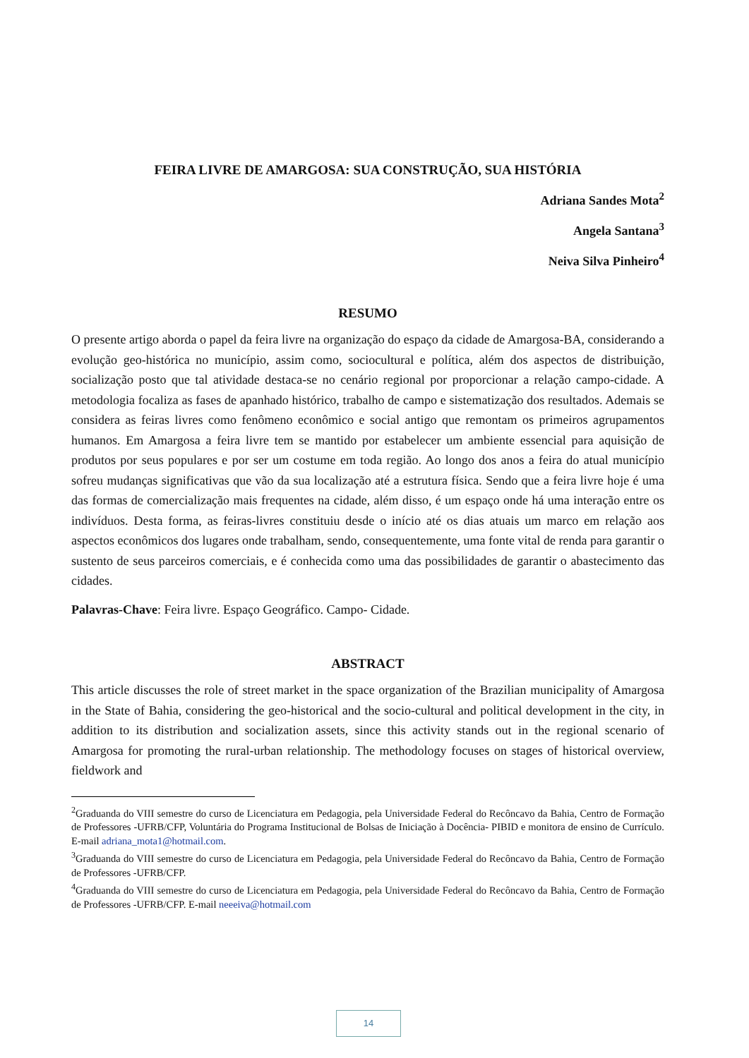FEIRA LIVRE DE AMARGOSA: SUA CONSTRUÇÃO, SUA HISTÓRIA
Adriana Sandes Mota<sup>2</sup>
Angela Santana<sup>3</sup>
Neiva Silva Pinheiro<sup>4</sup>
RESUMO
O presente artigo aborda o papel da feira livre na organização do espaço da cidade de Amargosa-BA, considerando a evolução geo-histórica no município, assim como, sociocultural e política, além dos aspectos de distribuição, socialização posto que tal atividade destaca-se no cenário regional por proporcionar a relação campo-cidade. A metodologia focaliza as fases de apanhado histórico, trabalho de campo e sistematização dos resultados. Ademais se considera as feiras livres como fenômeno econômico e social antigo que remontam os primeiros agrupamentos humanos. Em Amargosa a feira livre tem se mantido por estabelecer um ambiente essencial para aquisição de produtos por seus populares e por ser um costume em toda região. Ao longo dos anos a feira do atual município sofreu mudanças significativas que vão da sua localização até a estrutura física. Sendo que a feira livre hoje é uma das formas de comercialização mais frequentes na cidade, além disso, é um espaço onde há uma interação entre os indivíduos. Desta forma, as feiras-livres constituiu desde o início até os dias atuais um marco em relação aos aspectos econômicos dos lugares onde trabalham, sendo, consequentemente, uma fonte vital de renda para garantir o sustento de seus parceiros comerciais, e é conhecida como uma das possibilidades de garantir o abastecimento das cidades.
Palavras-Chave: Feira livre. Espaço Geográfico. Campo- Cidade.
ABSTRACT
This article discusses the role of street market in the space organization of the Brazilian municipality of Amargosa in the State of Bahia, considering the geo-historical and the socio-cultural and political development in the city, in addition to its distribution and socialization assets, since this activity stands out in the regional scenario of Amargosa for promoting the rural-urban relationship. The methodology focuses on stages of historical overview, fieldwork and
<sup>2</sup> Graduanda do VIII semestre do curso de Licenciatura em Pedagogia, pela Universidade Federal do Recôncavo da Bahia, Centro de Formação de Professores -UFRB/CFP, Voluntária do Programa Institucional de Bolsas de Iniciação à Docência- PIBID e monitora de ensino de Currículo. E-mail adriana_mota1@hotmail.com.
<sup>3</sup> Graduanda do VIII semestre do curso de Licenciatura em Pedagogia, pela Universidade Federal do Recôncavo da Bahia, Centro de Formação de Professores -UFRB/CFP.
<sup>4</sup> Graduanda do VIII semestre do curso de Licenciatura em Pedagogia, pela Universidade Federal do Recôncavo da Bahia, Centro de Formação de Professores -UFRB/CFP. E-mail neeeiva@hotmail.com
14